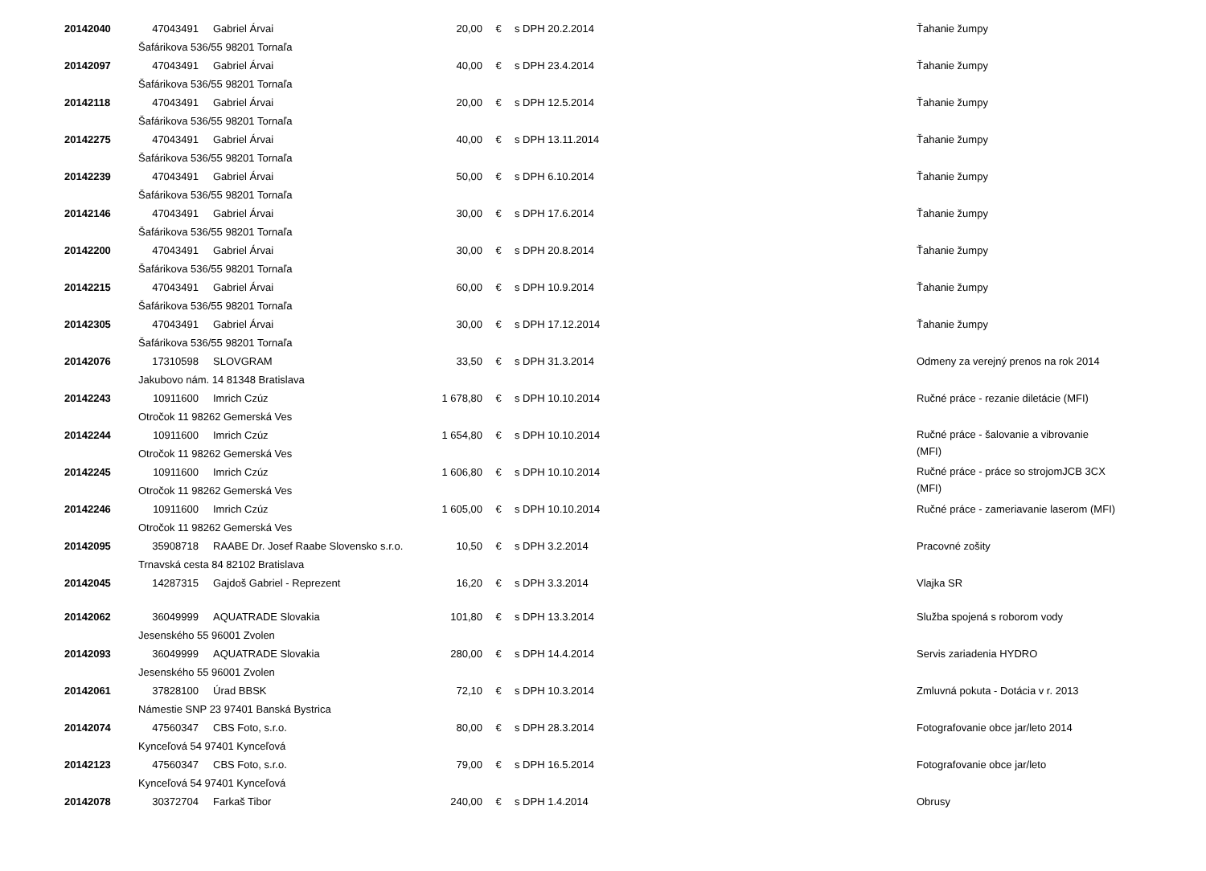| 20142040 | 47043491 | Gabriel Árvai | 20,00 | € | s DPH 20.2.2014 | Ťahanie žumpy |
| | Šafárikova 536/55 98201 Tornaľa | | | | | |
| 20142097 | 47043491 | Gabriel Árvai | 40,00 | € | s DPH 23.4.2014 | Ťahanie žumpy |
| | Šafárikova 536/55 98201 Tornaľa | | | | | |
| 20142118 | 47043491 | Gabriel Árvai | 20,00 | € | s DPH 12.5.2014 | Ťahanie žumpy |
| | Šafárikova 536/55 98201 Tornaľa | | | | | |
| 20142275 | 47043491 | Gabriel Árvai | 40,00 | € | s DPH 13.11.2014 | Ťahanie žumpy |
| | Šafárikova 536/55 98201 Tornaľa | | | | | |
| 20142239 | 47043491 | Gabriel Árvai | 50,00 | € | s DPH 6.10.2014 | Ťahanie žumpy |
| | Šafárikova 536/55 98201 Tornaľa | | | | | |
| 20142146 | 47043491 | Gabriel Árvai | 30,00 | € | s DPH 17.6.2014 | Ťahanie žumpy |
| | Šafárikova 536/55 98201 Tornaľa | | | | | |
| 20142200 | 47043491 | Gabriel Árvai | 30,00 | € | s DPH 20.8.2014 | Ťahanie žumpy |
| | Šafárikova 536/55 98201 Tornaľa | | | | | |
| 20142215 | 47043491 | Gabriel Árvai | 60,00 | € | s DPH 10.9.2014 | Ťahanie žumpy |
| | Šafárikova 536/55 98201 Tornaľa | | | | | |
| 20142305 | 47043491 | Gabriel Árvai | 30,00 | € | s DPH 17.12.2014 | Ťahanie žumpy |
| | Šafárikova 536/55 98201 Tornaľa | | | | | |
| 20142076 | 17310598 | SLOVGRAM | 33,50 | € | s DPH 31.3.2014 | Odmeny za verejný prenos na rok 2014 |
| | Jakubovo nám. 14 81348 Bratislava | | | | | |
| 20142243 | 10911600 | Imrich Czúz | 1 678,80 | € | s DPH 10.10.2014 | Ručné práce - rezanie diletácie (MFI) |
| | Otročok 11 98262 Gemerská Ves | | | | | |
| 20142244 | 10911600 | Imrich Czúz | 1 654,80 | € | s DPH 10.10.2014 | Ručné práce - šalovanie a vibrovanie (MFI) |
| | Otročok 11 98262 Gemerská Ves | | | | | |
| 20142245 | 10911600 | Imrich Czúz | 1 606,80 | € | s DPH 10.10.2014 | Ručné práce - práce so strojomJCB 3CX (MFI) |
| | Otročok 11 98262 Gemerská Ves | | | | | |
| 20142246 | 10911600 | Imrich Czúz | 1 605,00 | € | s DPH 10.10.2014 | Ručné práce - zameriavanie laserom (MFI) |
| | Otročok 11 98262 Gemerská Ves | | | | | |
| 20142095 | 35908718 | RAABE Dr. Josef Raabe Slovensko s.r.o. | 10,50 | € | s DPH 3.2.2014 | Pracovné zošity |
| | Trnavská cesta 84 82102 Bratislava | | | | | |
| 20142045 | 14287315 | Gajdoš Gabriel - Reprezent | 16,20 | € | s DPH 3.3.2014 | Vlajka SR |
| 20142062 | 36049999 | AQUATRADE Slovakia | 101,80 | € | s DPH 13.3.2014 | Služba spojená s roborom vody |
| | Jesenského 55 96001 Zvolen | | | | | |
| 20142093 | 36049999 | AQUATRADE Slovakia | 280,00 | € | s DPH 14.4.2014 | Servis zariadenia HYDRO |
| | Jesenského 55 96001 Zvolen | | | | | |
| 20142061 | 37828100 | Úrad BBSK | 72,10 | € | s DPH 10.3.2014 | Zmluvná pokuta - Dotácia v r. 2013 |
| | Námestie SNP 23 97401 Banská Bystrica | | | | | |
| 20142074 | 47560347 | CBS Foto, s.r.o. | 80,00 | € | s DPH 28.3.2014 | Fotografovanie obce jar/leto 2014 |
| | Kynceľová 54 97401 Kynceľová | | | | | |
| 20142123 | 47560347 | CBS Foto, s.r.o. | 79,00 | € | s DPH 16.5.2014 | Fotografovanie obce jar/leto |
| | Kynceľová 54 97401 Kynceľová | | | | | |
| 20142078 | 30372704 | Farkaš Tibor | 240,00 | € | s DPH 1.4.2014 | Obrusy |